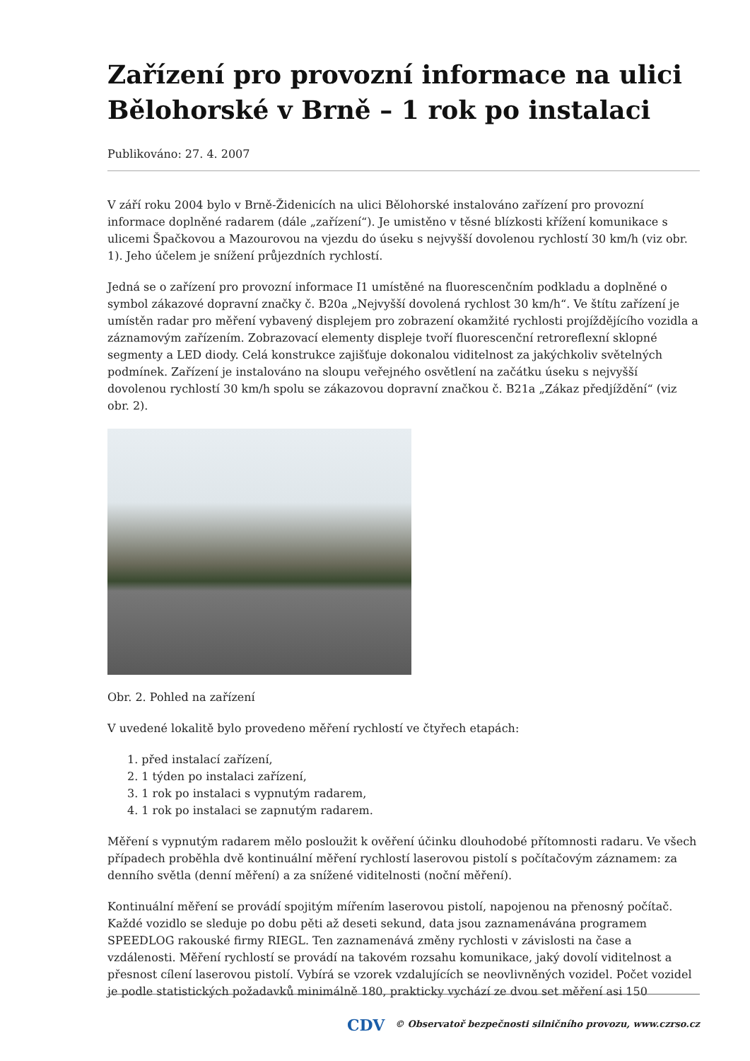Zařízení pro provozní informace na ulici Bělohorské v Brně – 1 rok po instalaci
Publikováno: 27. 4. 2007
V září roku 2004 bylo v Brně-Židenicích na ulici Bělohorské instalováno zařízení pro provozní informace doplněné radarem (dále „zařízení“). Je umistěno v těsné blízkosti křížení komunikace s ulicemi Špačkovou a Mazourovou na vjezdu do úseku s nejvyšší dovolenou rychlostí 30 km/h (viz obr. 1). Jeho účelem je snížení průjezdních rychlostí.
Jedná se o zařízení pro provozní informace I1 umístěné na fluorescenčním podkladu a doplněné o symbol zákazové dopravní značky č. B20a „Nejvyšší dovolená rychlost 30 km/h“. Ve štítu zařízení je umístěn radar pro měření vybavený displejem pro zobrazení okamžité rychlosti projíždějícího vozidla a záznamovým zařízením. Zobrazovací elementy displeje tvoří fluorescenční retroreflexní sklopné segmenty a LED diody. Celá konstrukce zajišťuje dokonalou viditelnost za jakýchkoliv světelných podmínek. Zařízení je instalováno na sloupu veřejného osvětlení na začátku úseku s nejvyšší dovolenou rychlostí 30 km/h spolu se zákazovou dopravní značkou č. B21a „Zákaz předjíždění“ (viz obr. 2).
Obr. 2. Pohled na zařízení
V uvedené lokalitě bylo provedeno měření rychlostí ve čtyřech etapách:
1. před instalací zařízení,
2. 1 týden po instalaci zařízení,
3. 1 rok po instalaci s vypnutým radarem,
4. 1 rok po instalaci se zapnutým radarem.
Měření s vypnutým radarem mělo posloužit k ověření účinku dlouhodobé přítomnosti radaru. Ve všech případech proběhla dvě kontinuální měření rychlostí laserovou pistolí s počítačovým záznamem: za denního světla (denní měření) a za snížené viditelnosti (noční měření).
Kontinuální měření se provádí spojitým mířením laserovou pistolí, napojenou na přenosný počítač. Každé vozidlo se sleduje po dobu pěti až deseti sekund, data jsou zaznamenávána programem SPEEDLOG rakouské firmy RIEGL. Ten zaznamenává změny rychlosti v závislosti na čase a vzdálenosti. Měření rychlostí se provádí na takovém rozsahu komunikace, jaký dovolí viditelnost a přesnost cílení laserovou pistolí. Vybírá se vzorek vzdalujících se neovlivněných vozidel. Počet vozidel je podle statistických požadavků minimálně 180, prakticky vychází ze dvou set měření asi 150
CDV © Observatoř bezpečnosti silničního provozu, www.czrso.cz